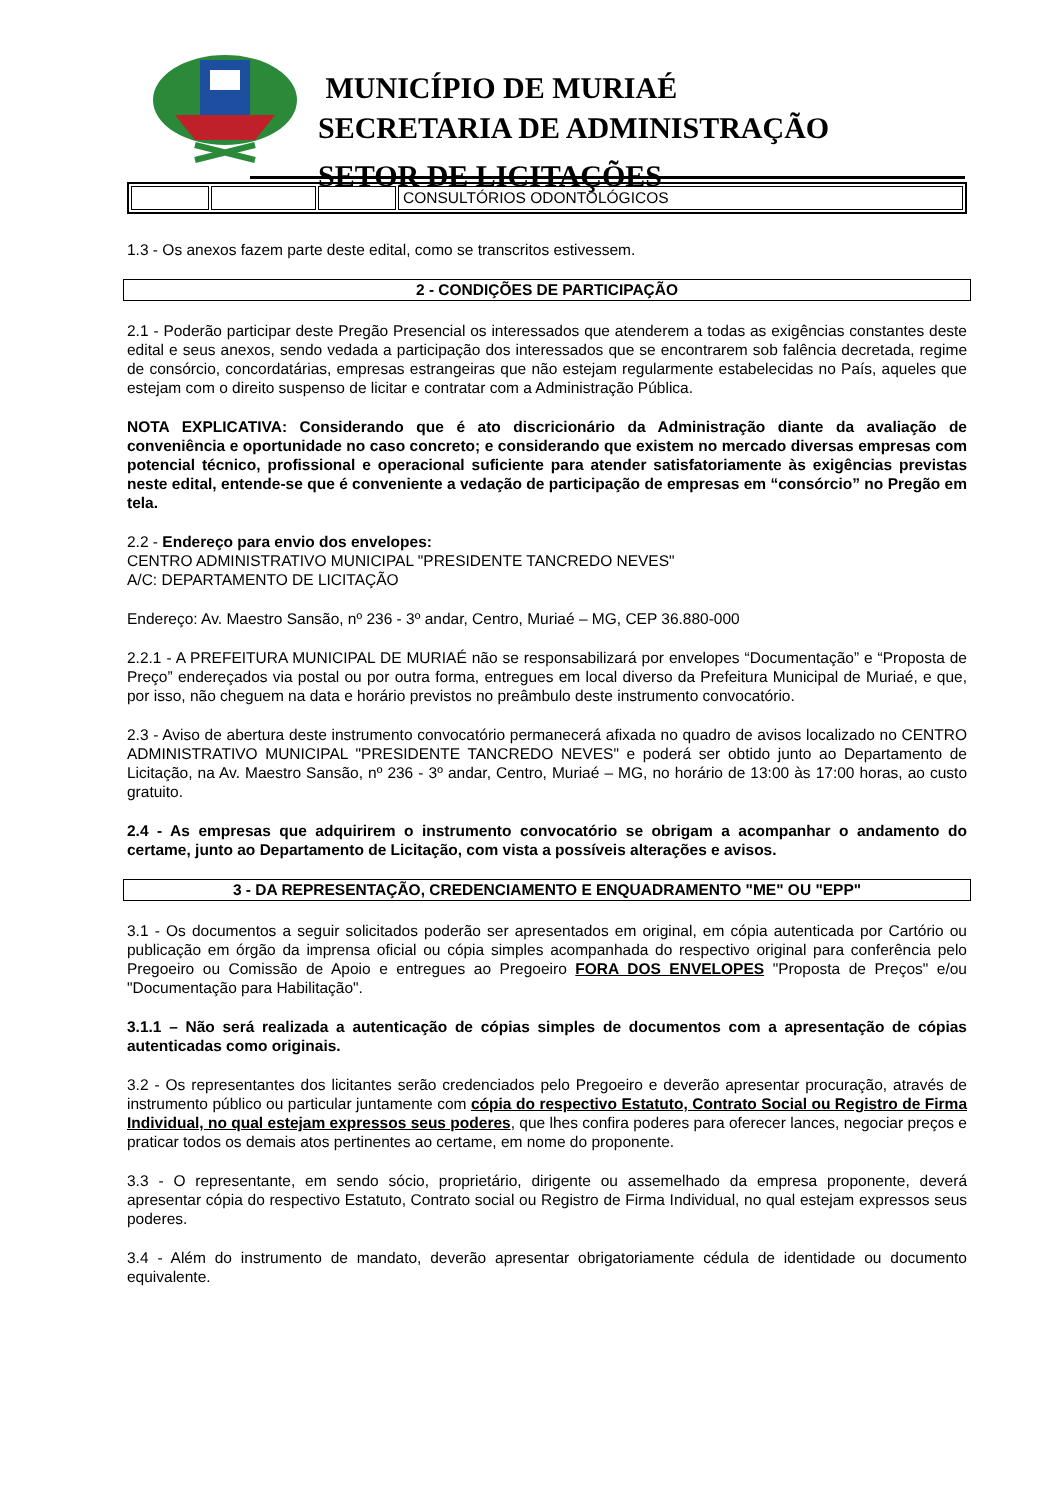MUNICÍPIO DE MURIAÉ
SECRETARIA DE ADMINISTRAÇÃO
SETOR DE LICITAÇÕES
| | | | CONSULTÓRIOS ODONTOLÓGICOS |
1.3 - Os anexos fazem parte deste edital, como se transcritos estivessem.
2 - CONDIÇÕES DE PARTICIPAÇÃO
2.1 - Poderão participar deste Pregão Presencial os interessados que atenderem a todas as exigências constantes deste edital e seus anexos, sendo vedada a participação dos interessados que se encontrarem sob falência decretada, regime de consórcio, concordatárias, empresas estrangeiras que não estejam regularmente estabelecidas no País, aqueles que estejam com o direito suspenso de licitar e contratar com a Administração Pública.
NOTA EXPLICATIVA: Considerando que é ato discricionário da Administração diante da avaliação de conveniência e oportunidade no caso concreto; e considerando que existem no mercado diversas empresas com potencial técnico, profissional e operacional suficiente para atender satisfatoriamente às exigências previstas neste edital, entende-se que é conveniente a vedação de participação de empresas em “consórcio” no Pregão em tela.
2.2 - Endereço para envio dos envelopes:
CENTRO ADMINISTRATIVO MUNICIPAL "PRESIDENTE TANCREDO NEVES"
A/C: DEPARTAMENTO DE LICITAÇÃO
Endereço: Av. Maestro Sansão, nº 236 - 3º andar, Centro, Muriaé – MG, CEP 36.880-000
2.2.1 - A PREFEITURA MUNICIPAL DE MURIAÉ não se responsabilizará por envelopes “Documentação” e “Proposta de Preço” endereçados via postal ou por outra forma, entregues em local diverso da Prefeitura Municipal de Muriaé, e que, por isso, não cheguem na data e horário previstos no preâmbulo deste instrumento convocatório.
2.3 - Aviso de abertura deste instrumento convocatório permanecerá afixada no quadro de avisos localizado no CENTRO ADMINISTRATIVO MUNICIPAL "PRESIDENTE TANCREDO NEVES" e poderá ser obtido junto ao Departamento de Licitação, na Av. Maestro Sansão, nº 236 - 3º andar, Centro, Muriaé – MG, no horário de 13:00 às 17:00 horas, ao custo gratuito.
2.4 - As empresas que adquirirem o instrumento convocatório se obrigam a acompanhar o andamento do certame, junto ao Departamento de Licitação, com vista a possíveis alterações e avisos.
3 - DA REPRESENTAÇÃO, CREDENCIAMENTO E ENQUADRAMENTO "ME" OU "EPP"
3.1 - Os documentos a seguir solicitados poderão ser apresentados em original, em cópia autenticada por Cartório ou publicação em órgão da imprensa oficial ou cópia simples acompanhada do respectivo original para conferência pelo Pregoeiro ou Comissão de Apoio e entregues ao Pregoeiro FORA DOS ENVELOPES "Proposta de Preços" e/ou "Documentação para Habilitação".
3.1.1 – Não será realizada a autenticação de cópias simples de documentos com a apresentação de cópias autenticadas como originais.
3.2 - Os representantes dos licitantes serão credenciados pelo Pregoeiro e deverão apresentar procuração, através de instrumento público ou particular juntamente com cópia do respectivo Estatuto, Contrato Social ou Registro de Firma Individual, no qual estejam expressos seus poderes, que lhes confira poderes para oferecer lances, negociar preços e praticar todos os demais atos pertinentes ao certame, em nome do proponente.
3.3 - O representante, em sendo sócio, proprietário, dirigente ou assemelhado da empresa proponente, deverá apresentar cópia do respectivo Estatuto, Contrato social ou Registro de Firma Individual, no qual estejam expressos seus poderes.
3.4 - Além do instrumento de mandato, deverão apresentar obrigatoriamente cédula de identidade ou documento equivalente.